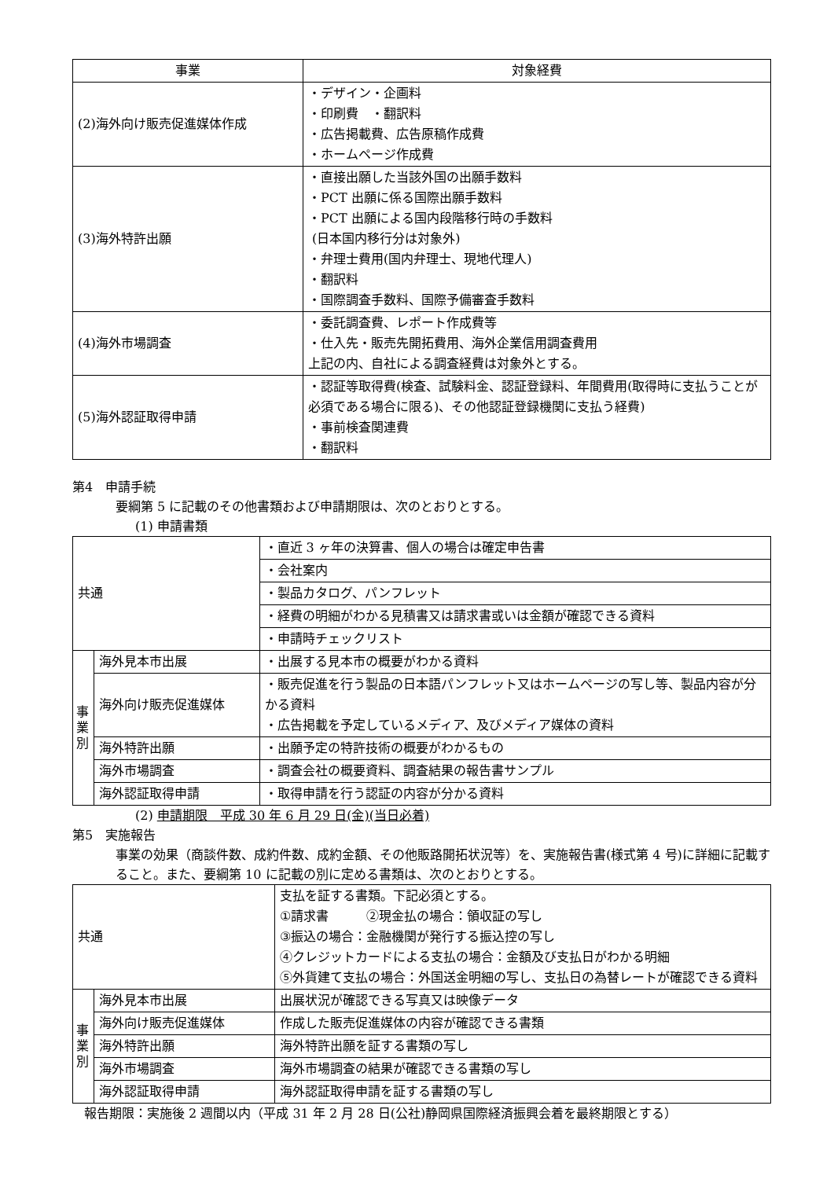| 事業 | 対象経費 |
| --- | --- |
| (2)海外向け販売促進媒体作成 | ・デザイン・企画料 ・印刷費 ・翻訳料 ・広告掲載費、広告原稿作成費 ・ホームページ作成費 |
| (3)海外特許出願 | ・直接出願した当該外国の出願手数料 ・PCT 出願に係る国際出願手数料 ・PCT 出願による国内段階移行時の手数料 (日本国内移行分は対象外) ・弁理士費用(国内弁理士、現地代理人) ・翻訳料 ・国際調査手数料、国際予備審査手数料 |
| (4)海外市場調査 | ・委託調査費、レポート作成費等 ・仕入先・販売先開拓費用、海外企業信用調査費用 上記の内、自社による調査経費は対象外とする。 |
| (5)海外認証取得申請 | ・認証等取得費(検査、試験料金、認証登録料、年間費用(取得時に支払うことが必須である場合に限る)、その他認証登録機関に支払う経費) ・事前検査関連費 ・翻訳料 |
第4　申請手続
要綱第 5 に記載のその他書類および申請期限は、次のとおりとする。
(1) 申請書類
| 共通 | | ・直近 3 ヶ年の決算書、個人の場合は確定申告書 |
| | | ・会社案内 |
| | | ・製品カタログ、パンフレット |
| | | ・経費の明細がわかる見積書又は請求書或いは金額が確認できる資料 |
| | | ・申請時チェックリスト |
| 事 業 別 | 海外見本市出展 | ・出展する見本市の概要がわかる資料 |
| | 海外向け販売促進媒体 | ・販売促進を行う製品の日本語パンフレット又はホームページの写し等、製品内容が分かる資料 ・広告掲載を予定しているメディア、及びメディア媒体の資料 |
| | 海外特許出願 | ・出願予定の特許技術の概要がわかるもの |
| | 海外市場調査 | ・調査会社の概要資料、調査結果の報告書サンプル |
| | 海外認証取得申請 | ・取得申請を行う認証の内容が分かる資料 |
(2) 申請期限　平成 30 年 6 月 29 日(金)(当日必着)
第5　実施報告
事業の効果（商談件数、成約件数、成約金額、その他販路開拓状況等）を、実施報告書(様式第 4 号)に詳細に記載すること。また、要綱第 10 に記載の別に定める書類は、次のとおりとする。
| 共通 | | 支払を証する書類。下記必須とする。 ①請求書 ②現金払の場合：領収証の写し ③振込の場合：金融機関が発行する振込控の写し ④クレジットカードによる支払の場合：金額及び支払日がわかる明細 ⑤外貨建て支払の場合：外国送金明細の写し、支払日の為替レートが確認できる資料 |
| 事 業 別 | 海外見本市出展 | 出展状況が確認できる写真又は映像データ |
| | 海外向け販売促進媒体 | 作成した販売促進媒体の内容が確認できる書類 |
| | 海外特許出願 | 海外特許出願を証する書類の写し |
| | 海外市場調査 | 海外市場調査の結果が確認できる書類の写し |
| | 海外認証取得申請 | 海外認証取得申請を証する書類の写し |
報告期限：実施後 2 週間以内（平成 31 年 2 月 28 日(公社)静岡県国際経済振興会着を最終期限とする）